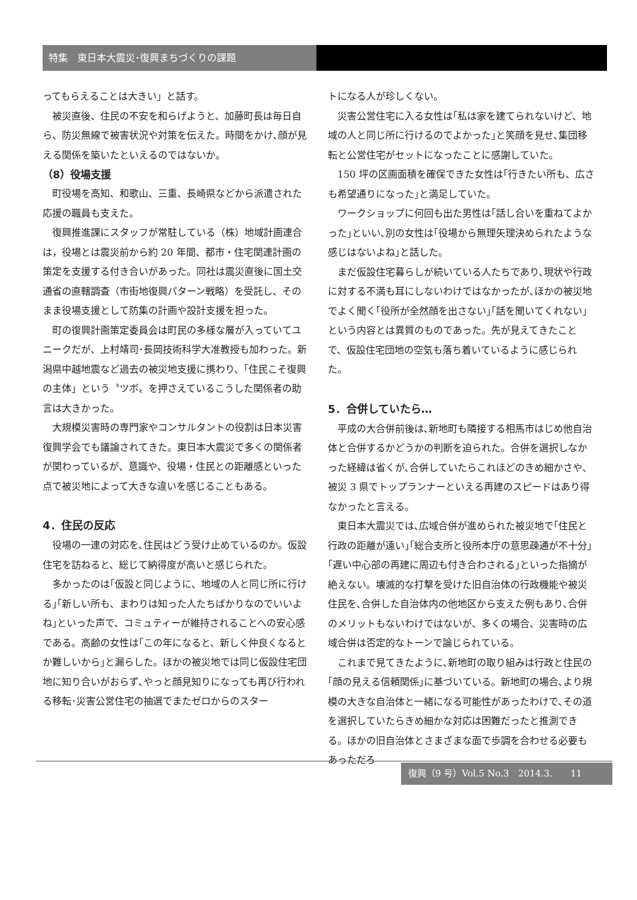特集　東日本大震災･復興まちづくりの課題
ってもらえることは大きい」と話す。
被災直後、住民の不安を和らげようと、加藤町長は毎日自ら、防災無線で被害状況や対策を伝えた。時間をかけ､顔が見える関係を築いたといえるのではないか。
（8）役場支援
町役場を高知、和歌山、三重、長崎県などから派遣された応援の職員も支えた。
復興推進課にスタッフが常駐している（株）地域計画連合は，役場とは震災前から約 20 年間、都市・住宅関連計画の策定を支援する付き合いがあった。同社は震災直後に国土交通省の直轄調査（市街地復興パターン戦略）を受託し、そのまま役場支援として防集の計画や設計支援を担った。
町の復興計画策定委員会は町民の多様な層が入っていてユニークだが、上村靖司･長岡技術科学大准教授も加わった。新潟県中越地震など過去の被災地支援に携わり、「住民こそ復興の主体」という〝ツボ〟を押さえているこうした関係者の助言は大きかった。
大規模災害時の専門家やコンサルタントの役割は日本災害復興学会でも議論されてきた。東日本大震災で多くの関係者が関わっているが、意識や、役場・住民との距離感といった点で被災地によって大きな違いを感じることもある。
4．住民の反応
役場の一連の対応を､住民はどう受け止めているのか。仮設住宅を訪ねると、総じて納得度が高いと感じられた。
多かったのは｢仮設と同じように、地域の人と同じ所に行ける｣｢新しい所も、まわりは知った人たちばかりなのでいいよね｣といった声で、コミュティーが維持されることへの安心感である。高齢の女性は｢この年になると、新しく仲良くなるとか難しいから｣と漏らした。ほかの被災地では同じ仮設住宅団地に知り合いがおらず､やっと顔見知りになっても再び行われる移転･災害公営住宅の抽選でまたゼロからのスター
トになる人が珍しくない。
災害公営住宅に入る女性は｢私は家を建てられないけど、地域の人と同じ所に行けるのでよかった｣と笑顔を見せ､集団移転と公営住宅がセットになったことに感謝していた。
150 坪の区画面積を確保できた女性は｢行きたい所も、広さも希望通りになった｣と満足していた。
ワークショップに何回も出た男性は｢話し合いを重ねてよかった｣といい､別の女性は｢役場から無理矢理決められたような感じはないよね｣と話した。
まだ仮設住宅暮らしが続いている人たちであり､現状や行政に対する不満も耳にしないわけではなかったが､ほかの被災地でよく聞く｢役所が全然顔を出さない｣｢話を聞いてくれない｣という内容とは異質のものであった。先が見えてきたことで、仮設住宅団地の空気も落ち着いているように感じられた。
5．合併していたら…
平成の大合併前後は､新地町も隣接する相馬市はじめ他自治体と合併するかどうかの判断を迫られた。合併を選択しなかった経緯は省くが､合併していたらこれほどのきめ細かさや、被災 3 県でトップランナーといえる再建のスピードはあり得なかったと言える。
東日本大震災では､広域合併が進められた被災地で｢住民と行政の距離が遠い｣｢総合支所と役所本庁の意思疎通が不十分｣｢遅い中心部の再建に周辺も付き合わされる｣といった指摘が絶えない。壊滅的な打撃を受けた旧自治体の行政機能や被災住民を､合併した自治体内の他地区から支えた例もあり､合併のメリットもないわけではないが、多くの場合、災害時の広域合併は否定的なトーンで論じられている。
これまで見てきたように､新地町の取り組みは行政と住民の｢顔の見える信頼関係｣に基づいている。新地町の場合､より規模の大きな自治体と一緒になる可能性があったわけで､その道を選択していたらきめ細かな対応は困難だったと推測できる。ほかの旧自治体とさまざまな面で歩調を合わせる必要もあっただろ
復興（9 号）Vol.5 No.3　2014.3.　　11